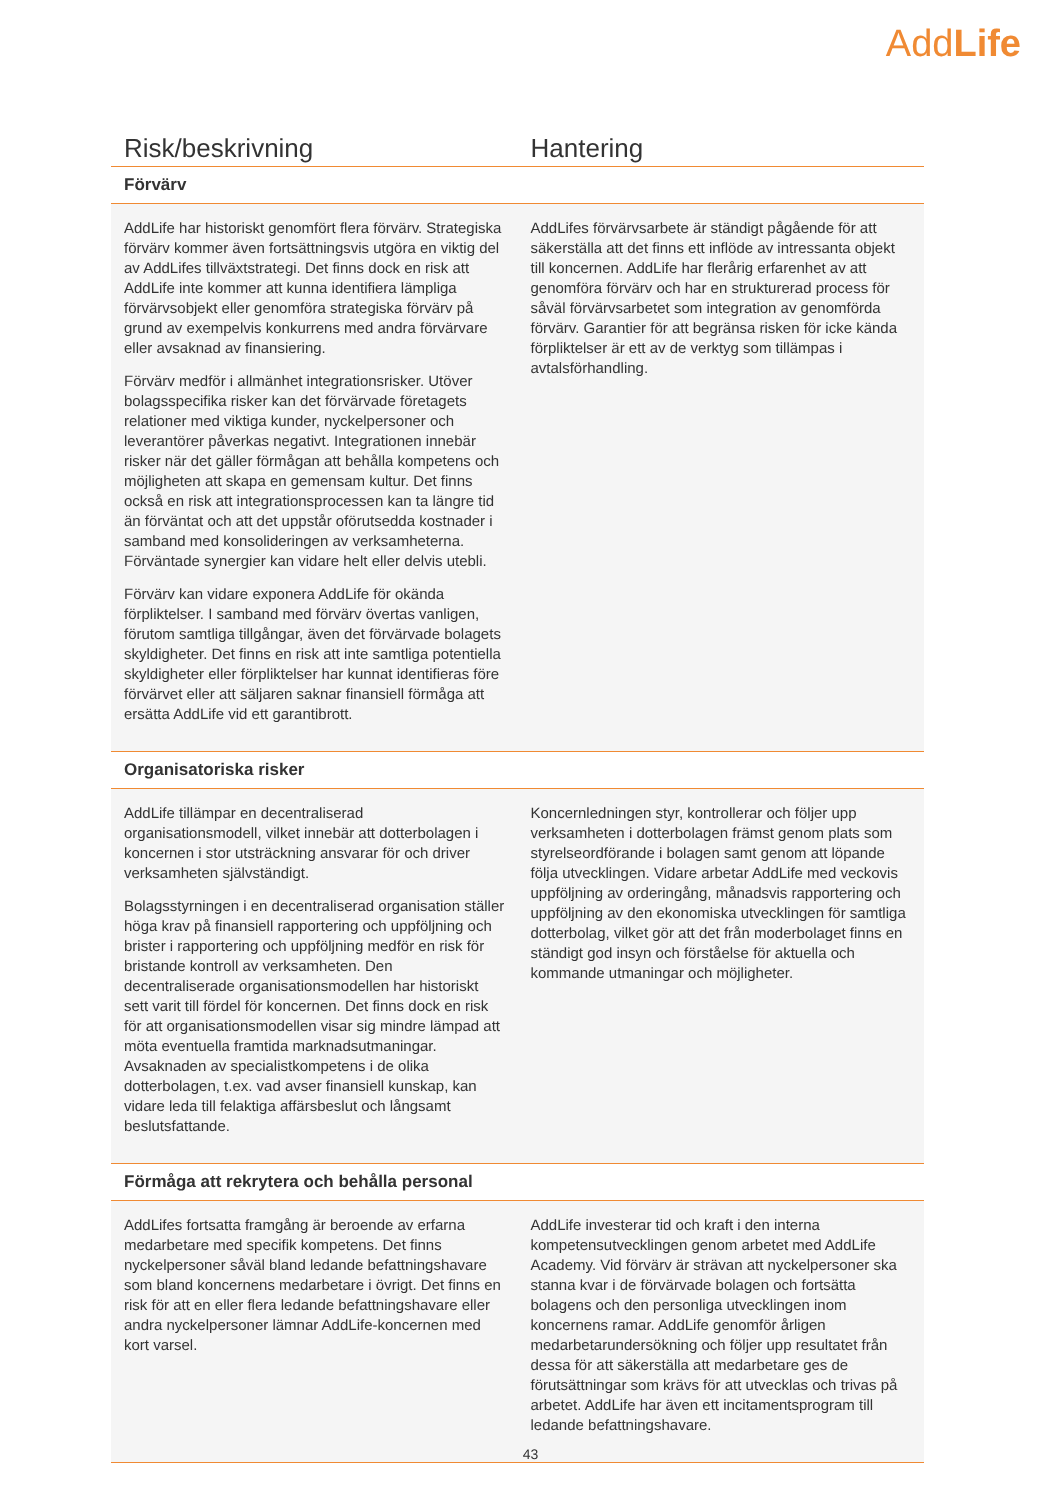AddLife
| Risk/beskrivning | Hantering |
| --- | --- |
| Förvärv | |
| AddLife har historiskt genomfört flera förvärv. Strategiska förvärv kommer även fortsättningsvis utgöra en viktig del av AddLifes tillväxtstrategi. Det finns dock en risk att AddLife inte kommer att kunna identifiera lämpliga förvärvsobjekt eller genomföra strategiska förvärv på grund av exempelvis konkurrens med andra förvärvare eller avsaknad av finansiering. Förvärv medför i allmänhet integrationsrisker. Utöver bolagsspecifika risker kan det förvärvade företagets relationer med viktiga kunder, nyckelpersoner och leverantörer påverkas negativt. Integrationen innebär risker när det gäller förmågan att behålla kompetens och möjligheten att skapa en gemensam kultur. Det finns också en risk att integrationsprocessen kan ta längre tid än förväntat och att det uppstår oförutsedda kostnader i samband med konsolideringen av verksamheterna. Förväntade synergier kan vidare helt eller delvis utebli. Förvärv kan vidare exponera AddLife för okända förpliktelser. I samband med förvärv övertas vanligen, förutom samtliga tillgångar, även det förvärvade bolagets skyldigheter. Det finns en risk att inte samtliga potentiella skyldigheter eller förpliktelser har kunnat identifieras före förvärvet eller att säljaren saknar finansiell förmåga att ersätta AddLife vid ett garantibrott. | AddLifes förvärvsarbete är ständigt pågående för att säkerställa att det finns ett inflöde av intressanta objekt till koncernen. AddLife har flerårig erfarenhet av att genomföra förvärv och har en strukturerad process för såväl förvärvsarbetet som integration av genomförda förvärv. Garantier för att begränsa risken för icke kända förpliktelser är ett av de verktyg som tillämpas i avtalsförhandling. |
| Organisatoriska risker | |
| AddLife tillämpar en decentraliserad organisationsmodell, vilket innebär att dotterbolagen i koncernen i stor utsträckning ansvarar för och driver verksamheten självständigt. Bolagsstyrningen i en decentraliserad organisation ställer höga krav på finansiell rapportering och uppföljning och brister i rapportering och uppföljning medför en risk för bristande kontroll av verksamheten. Den decentraliserade organisationsmodellen har historiskt sett varit till fördel för koncernen. Det finns dock en risk för att organisationsmodellen visar sig mindre lämpad att möta eventuella framtida marknadsutmaningar. Avsaknaden av specialistkompetens i de olika dotterbolagen, t.ex. vad avser finansiell kunskap, kan vidare leda till felaktiga affärsbeslut och långsamt beslutsfattande. | Koncernledningen styr, kontrollerar och följer upp verksamheten i dotterbolagen främst genom plats som styrelseordförande i bolagen samt genom att löpande följa utvecklingen. Vidare arbetar AddLife med veckovis uppföljning av orderingång, månadsvis rapportering och uppföljning av den ekonomiska utvecklingen för samtliga dotterbolag, vilket gör att det från moderbolaget finns en ständigt god insyn och förståelse för aktuella och kommande utmaningar och möjligheter. |
| Förmåga att rekrytera och behålla personal | |
| AddLifes fortsatta framgång är beroende av erfarna medarbetare med specifik kompetens. Det finns nyckelpersoner såväl bland ledande befattningshavare som bland koncernens medarbetare i övrigt. Det finns en risk för att en eller flera ledande befattningshavare eller andra nyckelpersoner lämnar AddLife-koncernen med kort varsel. | AddLife investerar tid och kraft i den interna kompetensutvecklingen genom arbetet med AddLife Academy. Vid förvärv är strävan att nyckelpersoner ska stanna kvar i de förvärvade bolagen och fortsätta bolagens och den personliga utvecklingen inom koncernens ramar. AddLife genomför årligen medarbetarundersökning och följer upp resultatet från dessa för att säkerställa att medarbetare ges de förutsättningar som krävs för att utvecklas och trivas på arbetet. AddLife har även ett incitamentsprogram till ledande befattningshavare. |
43